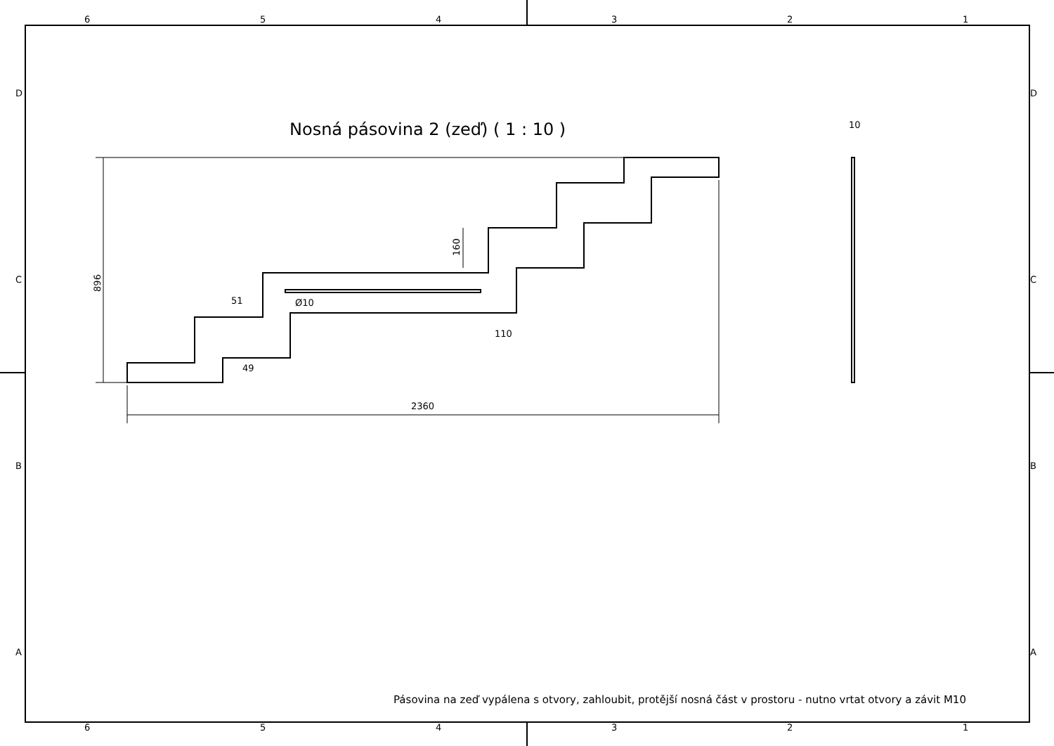Nosná pásovina 2 (zeď) ( 1 : 10 )
896
160
51
49
Ø10
110
2360
10
6 5 4 3 2 1
D
C
B
A
D
C
B
A
6 5 4 3 2 1
Pásovina na zeď vypálena s otvory, zahloubit, protější nosná část v prostoru - nutno vrtat otvory a závit M10